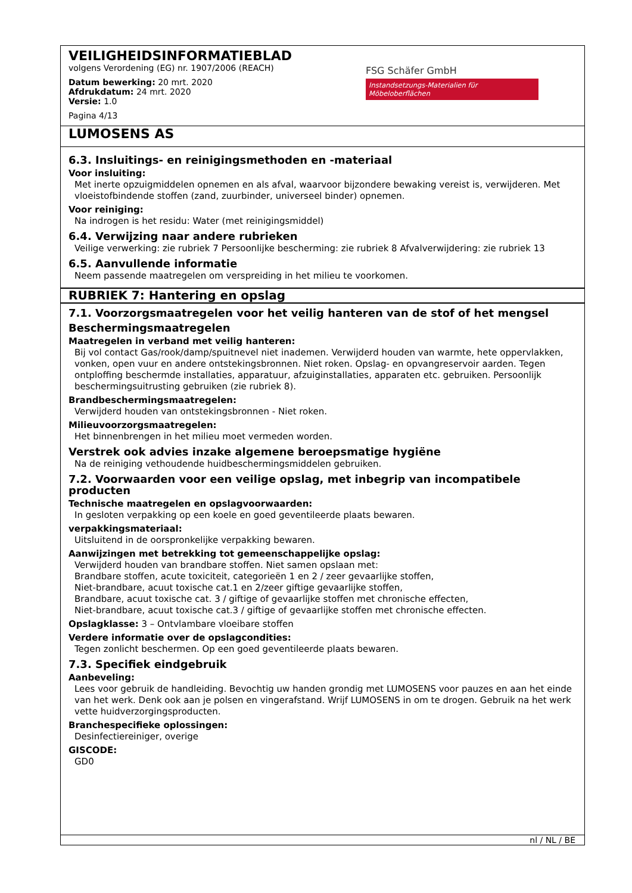VEILIGHEIDSINFORMATIEBLAD
volgens Verordening (EG) nr. 1907/2006 (REACH)
Datum bewerking: 20 mrt. 2020
Afdrukdatum: 24 mrt. 2020
Versie: 1.0
Pagina 4/13
FSG Schäfer GmbH
Instandsetzungs-Materialien für Möbeloberflächen
LUMOSENS AS
6.3. Insluitings- en reinigingsmethoden en -materiaal
Voor insluiting:
Met inerte opzuigmiddelen opnemen en als afval, waarvoor bijzondere bewaking vereist is, verwijderen. Met vloeistofbindende stoffen (zand, zuurbinder, universeel binder) opnemen.
Voor reiniging:
Na indrogen is het residu: Water (met reinigingsmiddel)
6.4. Verwijzing naar andere rubrieken
Veilige verwerking: zie rubriek 7 Persoonlijke bescherming: zie rubriek 8 Afvalverwijdering: zie rubriek 13
6.5. Aanvullende informatie
Neem passende maatregelen om verspreiding in het milieu te voorkomen.
RUBRIEK 7: Hantering en opslag
7.1. Voorzorgsmaatregelen voor het veilig hanteren van de stof of het mengsel
Beschermingsmaatregelen
Maatregelen in verband met veilig hanteren:
Bij vol contact Gas/rook/damp/spuitnevel niet inademen. Verwijderd houden van warmte, hete oppervlakken, vonken, open vuur en andere ontstekingsbronnen. Niet roken. Opslag- en opvangreservoir aarden. Tegen ontploffing beschermde installaties, apparatuur, afzuiginstallaties, apparaten etc. gebruiken. Persoonlijk beschermingsuitrusting gebruiken (zie rubriek 8).
Brandbeschermingsmaatregelen:
Verwijderd houden van ontstekingsbronnen - Niet roken.
Milieuvoorzorgsmaatregelen:
Het binnenbrengen in het milieu moet vermeden worden.
Verstrek ook advies inzake algemene beroepsmatige hygiëne
Na de reiniging vethoudende huidbeschermingsmiddelen gebruiken.
7.2. Voorwaarden voor een veilige opslag, met inbegrip van incompatibele producten
Technische maatregelen en opslagvoorwaarden:
In gesloten verpakking op een koele en goed geventileerde plaats bewaren.
verpakkingsmateriaal:
Uitsluitend in de oorspronkelijke verpakking bewaren.
Aanwijzingen met betrekking tot gemeenschappelijke opslag:
Verwijderd houden van brandbare stoffen. Niet samen opslaan met:
Brandbare stoffen, acute toxiciteit, categorieën 1 en 2 / zeer gevaarlijke stoffen,
Niet-brandbare, acuut toxische cat.1 en 2/zeer giftige gevaarlijke stoffen,
Brandbare, acuut toxische cat. 3 / giftige of gevaarlijke stoffen met chronische effecten,
Niet-brandbare, acuut toxische cat.3 / giftige of gevaarlijke stoffen met chronische effecten.
Opslagklasse: 3 – Ontvlambare vloeibare stoffen
Verdere informatie over de opslagcondities:
Tegen zonlicht beschermen. Op een goed geventileerde plaats bewaren.
7.3. Specifiek eindgebruik
Aanbeveling:
Lees voor gebruik de handleiding. Bevochtig uw handen grondig met LUMOSENS voor pauzes en aan het einde van het werk. Denk ook aan je polsen en vingerafstand. Wrijf LUMOSENS in om te drogen. Gebruik na het werk vette huidverzorgingsproducten.
Branchespecifieke oplossingen:
Desinfectiereiniger, overige
GISCODE:
GD0
nl / NL / BE